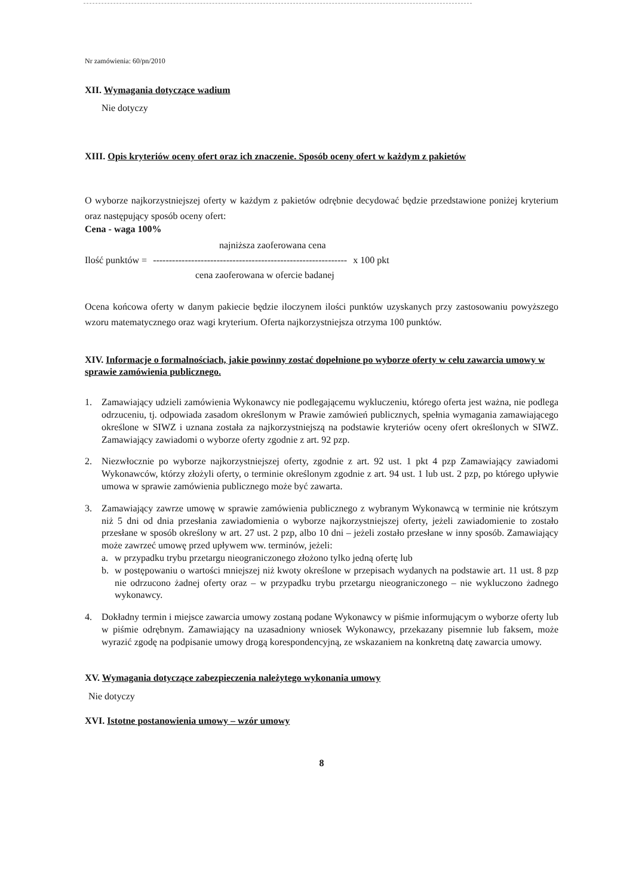Nr zamówienia: 60/pn/2010
XII. Wymagania dotyczące wadium
Nie dotyczy
XIII. Opis kryteriów oceny ofert oraz ich znaczenie. Sposób oceny ofert w każdym z pakietów
O wyborze najkorzystniejszej oferty w każdym z pakietów odrębnie decydować będzie przedstawione poniżej kryterium oraz następujący sposób oceny ofert:
Cena - waga 100%
najniższa zaoferowana cena
Ilość punktów = ------------------------------------------------------------- x 100 pkt
cena zaoferowana w ofercie badanej
Ocena końcowa oferty w danym pakiecie będzie iloczynem ilości punktów uzyskanych przy zastosowaniu powyższego wzoru matematycznego oraz wagi kryterium. Oferta najkorzystniejsza otrzyma 100 punktów.
XIV. Informacje o formalnościach, jakie powinny zostać dopełnione po wyborze oferty w celu zawarcia umowy w sprawie zamówienia publicznego.
1. Zamawiający udzieli zamówienia Wykonawcy nie podlegającemu wykluczeniu, którego oferta jest ważna, nie podlega odrzuceniu, tj. odpowiada zasadom określonym w Prawie zamówień publicznych, spełnia wymagania zamawiającego określone w SIWZ i uznana została za najkorzystniejszą na podstawie kryteriów oceny ofert określonych w SIWZ. Zamawiający zawiadomi o wyborze oferty zgodnie z art. 92 pzp.
2. Niezwłocznie po wyborze najkorzystniejszej oferty, zgodnie z art. 92 ust. 1 pkt 4 pzp Zamawiający zawiadomi Wykonawców, którzy złożyli oferty, o terminie określonym zgodnie z art. 94 ust. 1 lub ust. 2 pzp, po którego upływie umowa w sprawie zamówienia publicznego może być zawarta.
3. Zamawiający zawrze umowę w sprawie zamówienia publicznego z wybranym Wykonawcą w terminie nie krótszym niż 5 dni od dnia przesłania zawiadomienia o wyborze najkorzystniejszej oferty, jeżeli zawiadomienie to zostało przesłane w sposób określony w art. 27 ust. 2 pzp, albo 10 dni – jeżeli zostało przesłane w inny sposób. Zamawiający może zawrzeć umowę przed upływem ww. terminów, jeżeli:
a. w przypadku trybu przetargu nieograniczonego złożono tylko jedną ofertę lub
b. w postępowaniu o wartości mniejszej niż kwoty określone w przepisach wydanych na podstawie art. 11 ust. 8 pzp nie odrzucono żadnej oferty oraz – w przypadku trybu przetargu nieograniczonego – nie wykluczono żadnego wykonawcy.
4. Dokładny termin i miejsce zawarcia umowy zostaną podane Wykonawcy w piśmie informującym o wyborze oferty lub w piśmie odrębnym. Zamawiający na uzasadniony wniosek Wykonawcy, przekazany pisemnie lub faksem, może wyrazić zgodę na podpisanie umowy drogą korespondencyjną, ze wskazaniem na konkretną datę zawarcia umowy.
XV. Wymagania dotyczące zabezpieczenia należytego wykonania umowy
Nie dotyczy
XVI. Istotne postanowienia umowy – wzór umowy
8